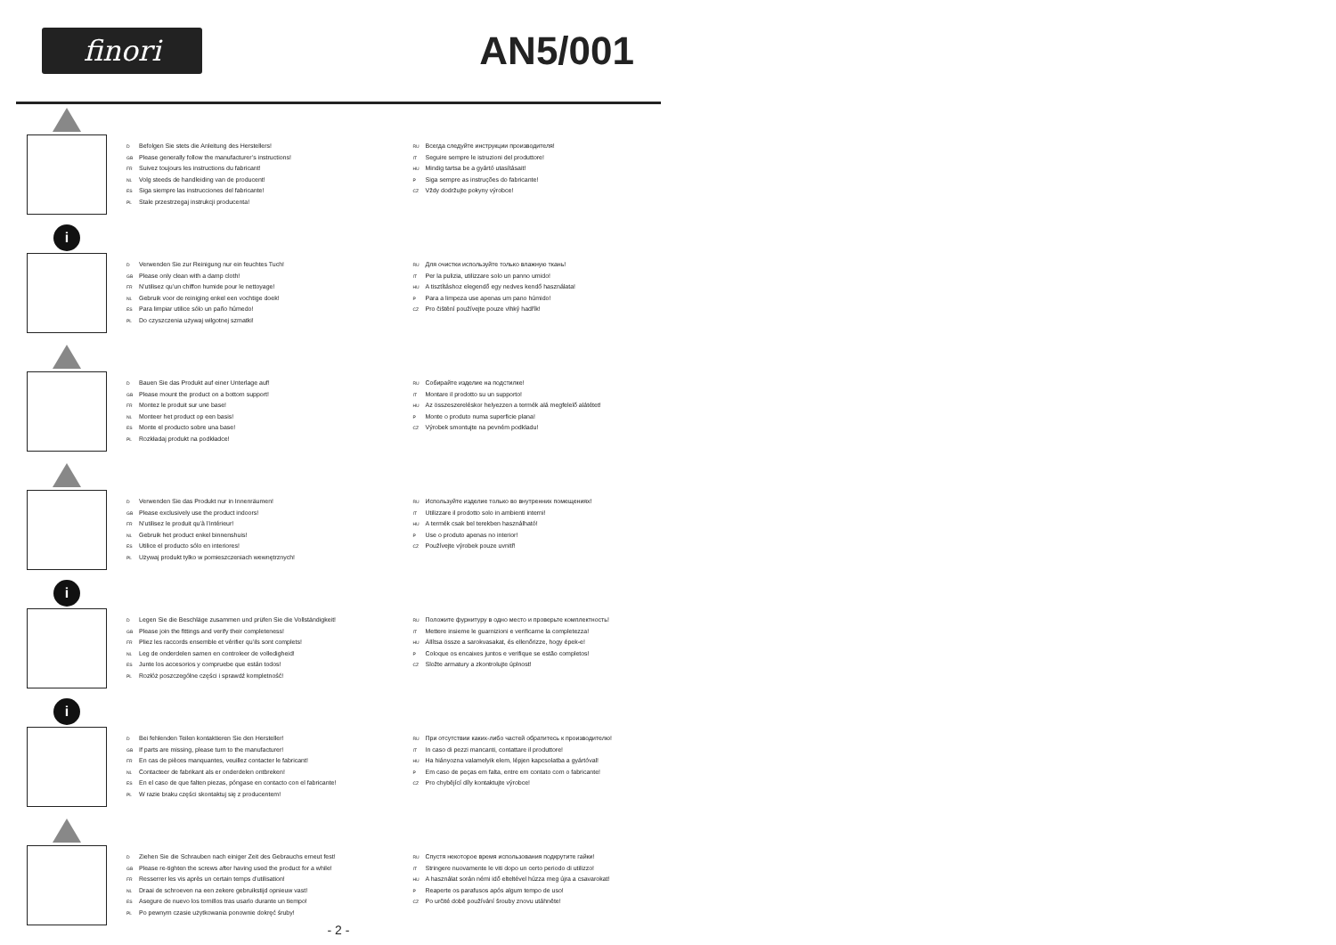finori
AN5/001
D Befolgen Sie stets die Anleitung des Herstellers!
GB Please generally follow the manufacturer’s instructions!
FR Suivez toujours les instructions du fabricant!
NL Volg steeds de handleiding van de producent!
ES Siga siempre las instrucciones del fabricante!
PL Stale przestrzegaj instrukcji producenta!
RU Всегда следуйте инструкции производителя!
IT Seguire sempre le istruzioni del produttore!
HU Mindig tartsa be a gyártó utasításait!
P Siga sempre as instruções do fabricante!
CZ Vždy dodržujte pokyny výrobce!
i
D Verwenden Sie zur Reinigung nur ein feuchtes Tuch!
GB Please only clean with a damp cloth!
FR N’utilisez qu’un chiffon humide pour le nettoyage!
NL Gebruik voor de reiniging enkel een vochtige doek!
ES Para limpiar utilice sólo un paño húmedo!
PL Do czyszczenia używaj wilgotnej szmatki!
RU Для очистки используйте только влажную ткань!
IT Per la pulizia, utilizzare solo un panno umido!
HU A tisztításhoz elegendő egy nedves kendő használata!
P Para a limpeza use apenas um pano húmido!
CZ Pro čištění používejte pouze vlhký hadřík!
D Bauen Sie das Produkt auf einer Unterlage auf!
GB Please mount the product on a bottom support!
FR Montez le produit sur une base!
NL Monteer het product op een basis!
ES Monte el producto sobre una base!
PL Rozkładaj produkt na podkładce!
RU Собирайте изделие на подстилке!
IT Montare il prodotto su un supporto!
HU Az összeszereléskor helyezzen a termék alá megfelelő alátétet!
P Monte o produto numa superficie plana!
CZ Výrobek smontujte na pevném podkladu!
D Verwenden Sie das Produkt nur in Innenräumen!
GB Please exclusively use the product indoors!
FR N’utilisez le produit qu’à l’intérieur!
NL Gebruik het product enkel binnenshuis!
ES Utilice el producto sólo en interiores!
PL Używaj produkt tylko w pomieszczeniach wewnętrznych!
RU Используйте изделие только во внутренних помещениях!
IT Utilizzare il prodotto solo in ambienti interni!
HU A termék csak bel terekben használható!
P Use o produto apenas no interior!
CZ Používejte výrobek pouze uvnitř!
i
D Legen Sie die Beschläge zusammen und prüfen Sie die Vollständigkeit!
GB Please join the fittings and verify their completeness!
FR Pliez les raccords ensemble et vérifier qu’ils sont complets!
NL Leg de onderdelen samen en controleer de volledigheid!
ES Junte los accesorios y compruebe que están todos!
PL Rozłóż poszczególne części i sprawdź kompletność!
RU Положите фурнитуру в одно место и проверьте комплектность!
IT Mettere insieme le guarnizioni e verificarne la completezza!
HU Állítsa össze a sarokvasakat, és ellenőrizze, hogy épek-e!
P Coloque os encaixes juntos e verifique se estão completos!
CZ Složte armatury a zkontrolujte úplnost!
i
D Bei fehlenden Teilen kontaktieren Sie den Hersteller!
GB If parts are missing, please turn to the manufacturer!
FR En cas de pièces manquantes, veuillez contacter le fabricant!
NL Contacteer de fabrikant als er onderdelen ontbreken!
ES En el caso de que falten piezas, póngase en contacto con el fabricante!
PL W razie braku części skontaktuj się z producentem!
RU При отсутствии каких-либо частей обратитесь к производителю!
IT In caso di pezzi mancanti, contattare il produttore!
HU Ha hiányozna valamelyik elem, lépjen kapcsolatba a gyártóval!
P Em caso de peças em falta, entre em contato com o fabricante!
CZ Pro chybějící díly kontaktujte výrobce!
D Ziehen Sie die Schrauben nach einiger Zeit des Gebrauchs erneut fest!
GB Please re-tighten the screws after having used the product for a while!
FR Resserrer les vis après un certain temps d’utilisation!
NL Draai de schroeven na een zekere gebruikstijd opnieuw vast!
ES Asegure de nuevo los tornillos tras usarlo durante un tiempo!
PL Po pewnym czasie użytkowania ponownie dokręć śruby!
RU Спустя некоторое время использования подкрутите гайки!
IT Stringere nuovamente le viti dopo un certo periodo di utilizzo!
HU A használat során némi idő elteltével húzza meg újra a csavarokat!
P Reaperte os parafusos após algum tempo de uso!
CZ Po určité době používání šrouby znovu utáhněte!
- 2 -